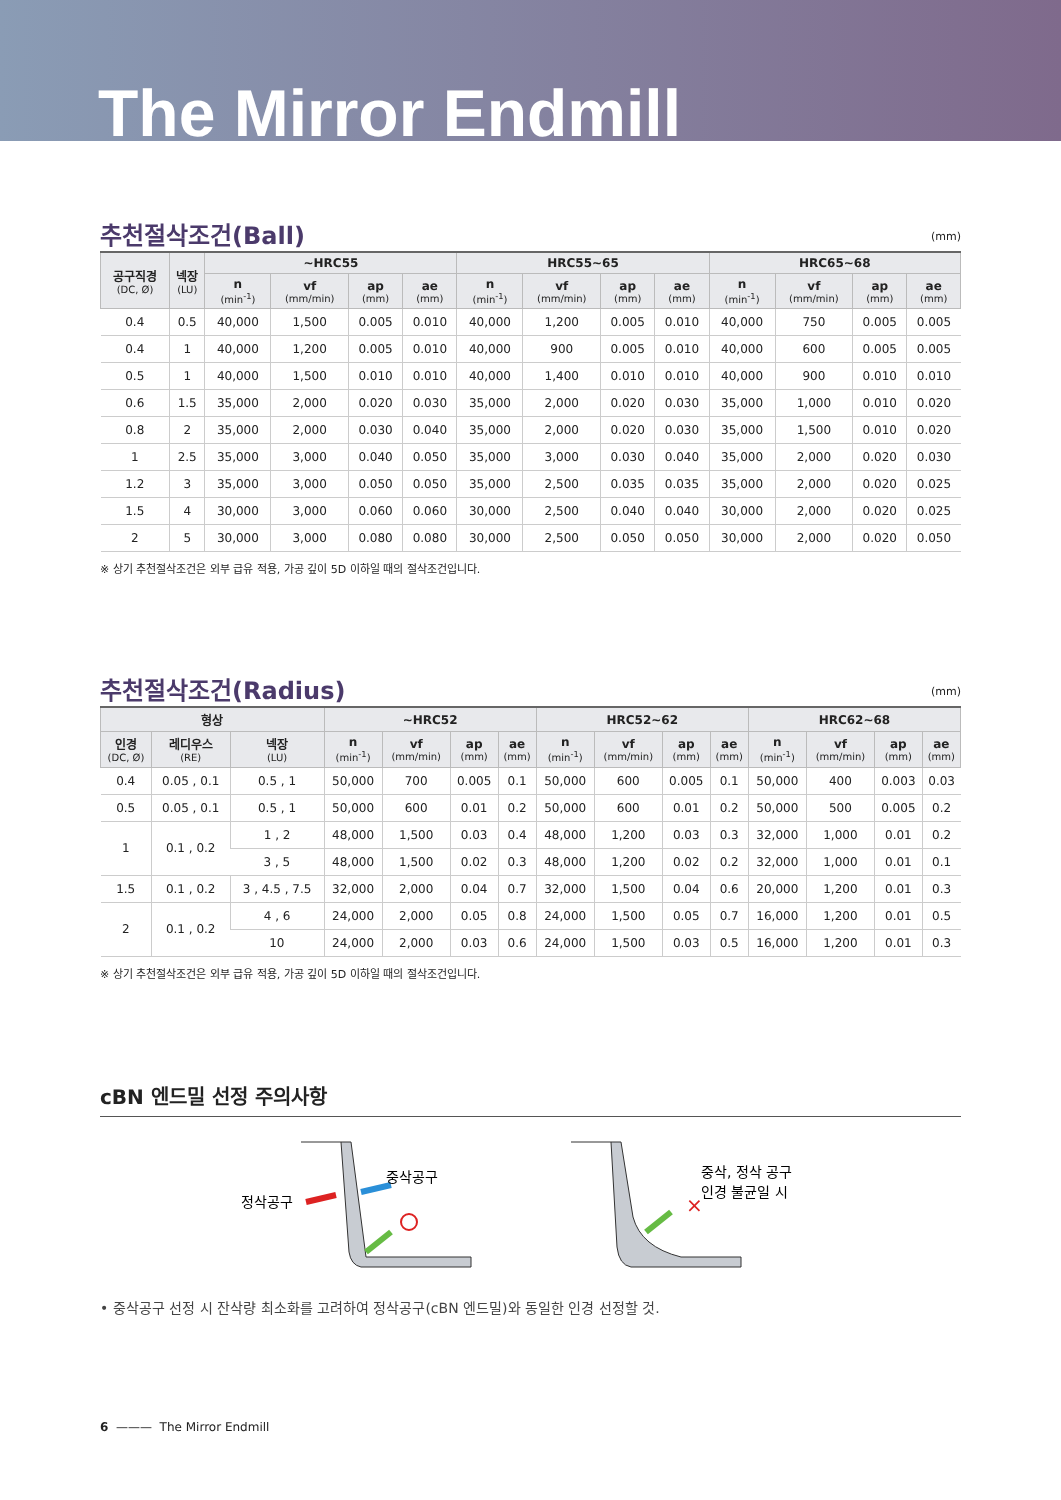The Mirror Endmill
추천절삭조건(Ball)
(mm)
| 공구직경 (DC, Ø) | 넥장 (LU) | ~HRC55 | | | | HRC55~65 | | | | HRC65~68 | | | |
| --- | --- | --- | --- | --- | --- | --- | --- | --- | --- | --- | --- | --- | --- |
| | | n (min<sup>-1</sup>) | vf (mm/min) | ap (mm) | ae (mm) | n (min<sup>-1</sup>) | vf (mm/min) | ap (mm) | ae (mm) | n (min<sup>-1</sup>) | vf (mm/min) | ap (mm) | ae (mm) |
| 0.4 | 0.5 | 40,000 | 1,500 | 0.005 | 0.010 | 40,000 | 1,200 | 0.005 | 0.010 | 40,000 | 750 | 0.005 | 0.005 |
| 0.4 | 1 | 40,000 | 1,200 | 0.005 | 0.010 | 40,000 | 900 | 0.005 | 0.010 | 40,000 | 600 | 0.005 | 0.005 |
| 0.5 | 1 | 40,000 | 1,500 | 0.010 | 0.010 | 40,000 | 1,400 | 0.010 | 0.010 | 40,000 | 900 | 0.010 | 0.010 |
| 0.6 | 1.5 | 35,000 | 2,000 | 0.020 | 0.030 | 35,000 | 2,000 | 0.020 | 0.030 | 35,000 | 1,000 | 0.010 | 0.020 |
| 0.8 | 2 | 35,000 | 2,000 | 0.030 | 0.040 | 35,000 | 2,000 | 0.020 | 0.030 | 35,000 | 1,500 | 0.010 | 0.020 |
| 1 | 2.5 | 35,000 | 3,000 | 0.040 | 0.050 | 35,000 | 3,000 | 0.030 | 0.040 | 35,000 | 2,000 | 0.020 | 0.030 |
| 1.2 | 3 | 35,000 | 3,000 | 0.050 | 0.050 | 35,000 | 2,500 | 0.035 | 0.035 | 35,000 | 2,000 | 0.020 | 0.025 |
| 1.5 | 4 | 30,000 | 3,000 | 0.060 | 0.060 | 30,000 | 2,500 | 0.040 | 0.040 | 30,000 | 2,000 | 0.020 | 0.025 |
| 2 | 5 | 30,000 | 3,000 | 0.080 | 0.080 | 30,000 | 2,500 | 0.050 | 0.050 | 30,000 | 2,000 | 0.020 | 0.050 |
※ 상기 추천절삭조건은 외부 급유 적용, 가공 깊이 5D 이하일 때의 절삭조건입니다.
추천절삭조건(Radius)
(mm)
| 형상 | | | ~HRC52 | | | | HRC52~62 | | | | HRC62~68 | | | |
| --- | --- | --- | --- | --- | --- | --- | --- | --- | --- | --- | --- | --- | --- | --- |
| 인경 (DC, Ø) | 레디우스 (RE) | 넥장 (LU) | n (min<sup>-1</sup>) | vf (mm/min) | ap (mm) | ae (mm) | n (min<sup>-1</sup>) | vf (mm/min) | ap (mm) | ae (mm) | n (min<sup>-1</sup>) | vf (mm/min) | ap (mm) | ae (mm) |
| 0.4 | 0.05 , 0.1 | 0.5 , 1 | 50,000 | 700 | 0.005 | 0.1 | 50,000 | 600 | 0.005 | 0.1 | 50,000 | 400 | 0.003 | 0.03 |
| 0.5 | 0.05 , 0.1 | 0.5 , 1 | 50,000 | 600 | 0.01 | 0.2 | 50,000 | 600 | 0.01 | 0.2 | 50,000 | 500 | 0.005 | 0.2 |
| 1 | 0.1 , 0.2 | 1 , 2 | 48,000 | 1,500 | 0.03 | 0.4 | 48,000 | 1,200 | 0.03 | 0.3 | 32,000 | 1,000 | 0.01 | 0.2 |
| | | 3 , 5 | 48,000 | 1,500 | 0.02 | 0.3 | 48,000 | 1,200 | 0.02 | 0.2 | 32,000 | 1,000 | 0.01 | 0.1 |
| 1.5 | 0.1 , 0.2 | 3 , 4.5 , 7.5 | 32,000 | 2,000 | 0.04 | 0.7 | 32,000 | 1,500 | 0.04 | 0.6 | 20,000 | 1,200 | 0.01 | 0.3 |
| 2 | 0.1 , 0.2 | 4 , 6 | 24,000 | 2,000 | 0.05 | 0.8 | 24,000 | 1,500 | 0.05 | 0.7 | 16,000 | 1,200 | 0.01 | 0.5 |
| | | 10 | 24,000 | 2,000 | 0.03 | 0.6 | 24,000 | 1,500 | 0.03 | 0.5 | 16,000 | 1,200 | 0.01 | 0.3 |
※ 상기 추천절삭조건은 외부 급유 적용, 가공 깊이 5D 이하일 때의 절삭조건입니다.
cBN 엔드밀 선정 주의사항
정삭공구
중삭공구
×
중삭, 정삭 공구
인경 불균일 시
• 중삭공구 선정 시 잔삭량 최소화를 고려하여 정삭공구(cBN 엔드밀)와 동일한 인경 선정할 것.
6 ——— The Mirror Endmill